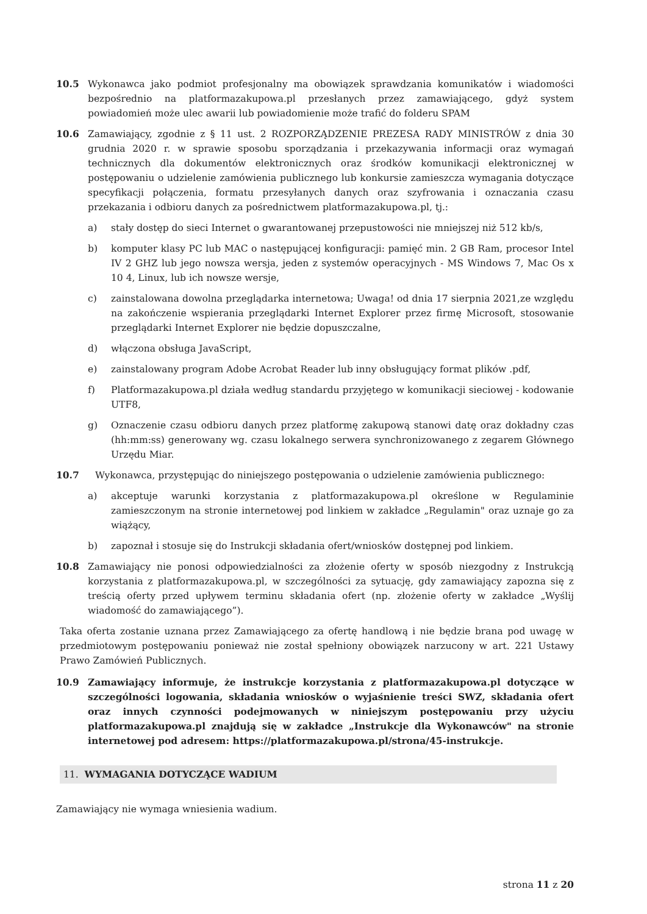10.5 Wykonawca jako podmiot profesjonalny ma obowiązek sprawdzania komunikatów i wiadomości bezpośrednio na platformazakupowa.pl przesłanych przez zamawiającego, gdyż system powiadomień może ulec awarii lub powiadomienie może trafić do folderu SPAM
10.6 Zamawiający, zgodnie z § 11 ust. 2 ROZPORZĄDZENIE PREZESA RADY MINISTRÓW z dnia 30 grudnia 2020 r. w sprawie sposobu sporządzania i przekazywania informacji oraz wymagań technicznych dla dokumentów elektronicznych oraz środków komunikacji elektronicznej w postępowaniu o udzielenie zamówienia publicznego lub konkursie zamieszcza wymagania dotyczące specyfikacji połączenia, formatu przesyłanych danych oraz szyfrowania i oznaczania czasu przekazania i odbioru danych za pośrednictwem platformazakupowa.pl, tj.:
a) stały dostęp do sieci Internet o gwarantowanej przepustowości nie mniejszej niż 512 kb/s,
b) komputer klasy PC lub MAC o następującej konfiguracji: pamięć min. 2 GB Ram, procesor Intel IV 2 GHZ lub jego nowsza wersja, jeden z systemów operacyjnych - MS Windows 7, Mac Os x 10 4, Linux, lub ich nowsze wersje,
c) zainstalowana dowolna przeglądarka internetowa; Uwaga! od dnia 17 sierpnia 2021,ze względu na zakończenie wspierania przeglądarki Internet Explorer przez firmę Microsoft, stosowanie przeglądarki Internet Explorer nie będzie dopuszczalne,
d) włączona obsługa JavaScript,
e) zainstalowany program Adobe Acrobat Reader lub inny obsługujący format plików .pdf,
f) Platformazakupowa.pl działa według standardu przyjętego w komunikacji sieciowej - kodowanie UTF8,
g) Oznaczenie czasu odbioru danych przez platformę zakupową stanowi datę oraz dokładny czas (hh:mm:ss) generowany wg. czasu lokalnego serwera synchronizowanego z zegarem Głównego Urzędu Miar.
10.7 Wykonawca, przystępując do niniejszego postępowania o udzielenie zamówienia publicznego:
a) akceptuje warunki korzystania z platformazakupowa.pl określone w Regulaminie zamieszczonym na stronie internetowej pod linkiem w zakładce „Regulamin" oraz uznaje go za wiążący,
b) zapoznał i stosuje się do Instrukcji składania ofert/wniosków dostępnej pod linkiem.
10.8 Zamawiający nie ponosi odpowiedzialności za złożenie oferty w sposób niezgodny z Instrukcją korzystania z platformazakupowa.pl, w szczególności za sytuację, gdy zamawiający zapozna się z treścią oferty przed upływem terminu składania ofert (np. złożenie oferty w zakładce „Wyślij wiadomość do zamawiającego”).
Taka oferta zostanie uznana przez Zamawiającego za ofertę handlową i nie będzie brana pod uwagę w przedmiotowym postępowaniu ponieważ nie został spełniony obowiązek narzucony w art. 221 Ustawy Prawo Zamówień Publicznych.
10.9 Zamawiający informuje, że instrukcje korzystania z platformazakupowa.pl dotyczące w szczególności logowania, składania wniosków o wyjaśnienie treści SWZ, składania ofert oraz innych czynności podejmowanych w niniejszym postępowaniu przy użyciu platformazakupowa.pl znajdują się w zakładce „Instrukcje dla Wykonawców" na stronie internetowej pod adresem: https://platformazakupowa.pl/strona/45-instrukcje.
11. WYMAGANIA DOTYCZĄCE WADIUM
Zamawiający nie wymaga wniesienia wadium.
strona 11 z 20